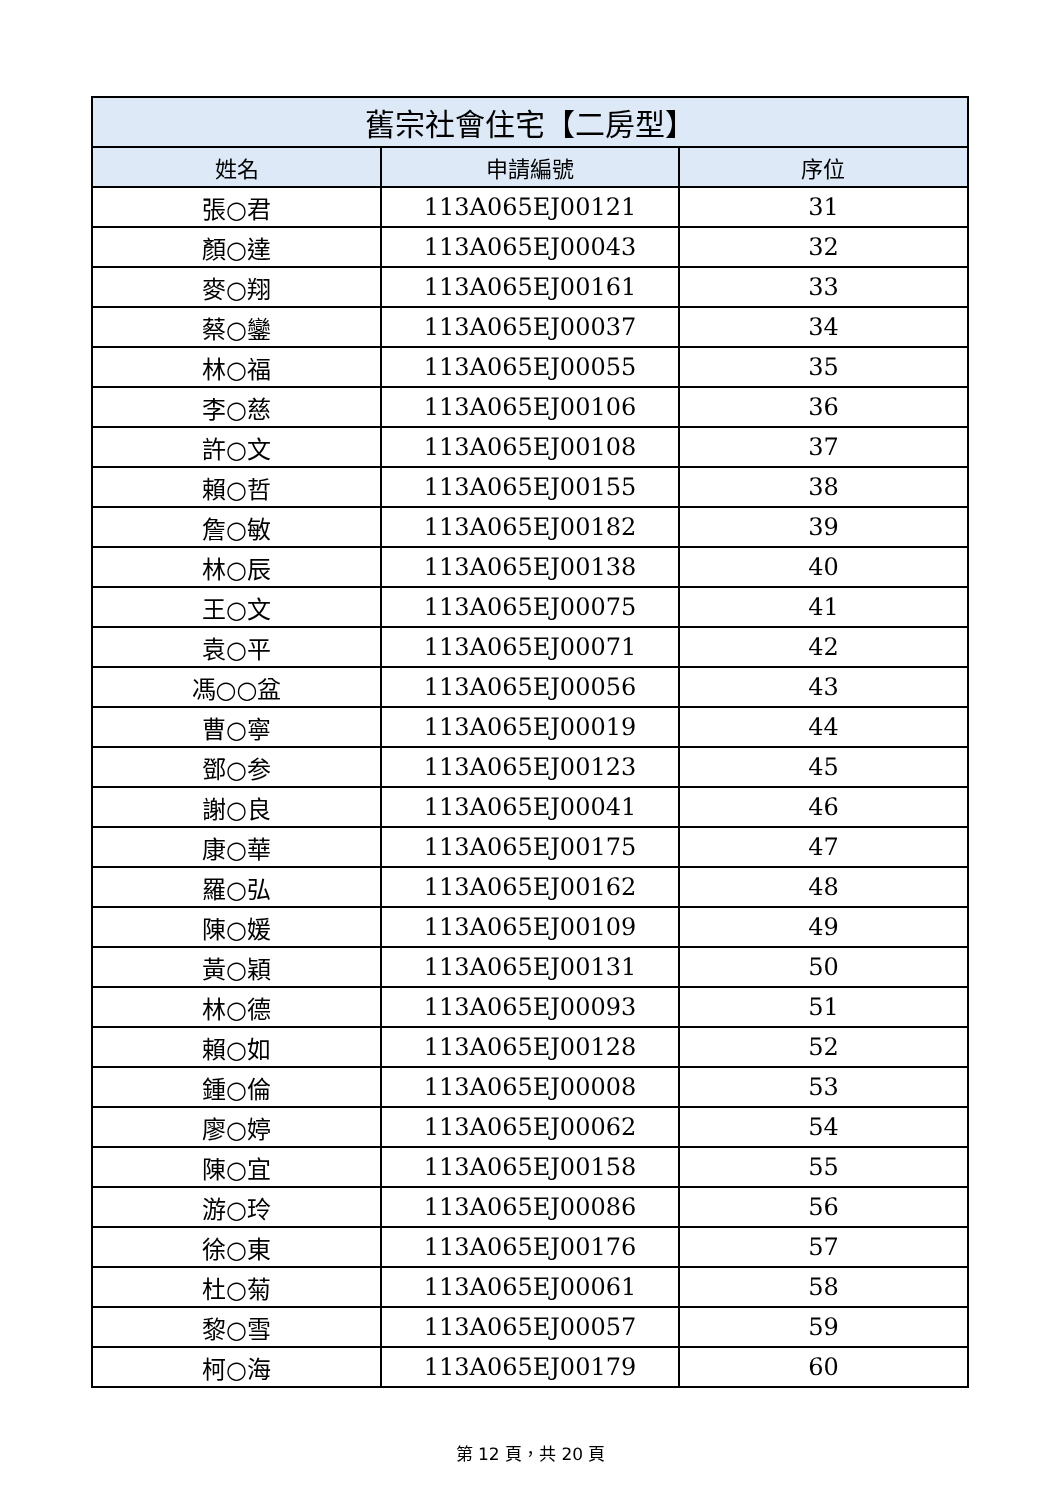| 舊宗社會住宅【二房型】 | | |
| --- | --- | --- |
| 姓名 | 申請編號 | 序位 |
| 張○君 | 113A065EJ00121 | 31 |
| 顏○達 | 113A065EJ00043 | 32 |
| 麥○翔 | 113A065EJ00161 | 33 |
| 蔡○鑾 | 113A065EJ00037 | 34 |
| 林○福 | 113A065EJ00055 | 35 |
| 李○慈 | 113A065EJ00106 | 36 |
| 許○文 | 113A065EJ00108 | 37 |
| 賴○哲 | 113A065EJ00155 | 38 |
| 詹○敏 | 113A065EJ00182 | 39 |
| 林○辰 | 113A065EJ00138 | 40 |
| 王○文 | 113A065EJ00075 | 41 |
| 袁○平 | 113A065EJ00071 | 42 |
| 馮○○盆 | 113A065EJ00056 | 43 |
| 曹○寧 | 113A065EJ00019 | 44 |
| 鄧○参 | 113A065EJ00123 | 45 |
| 謝○良 | 113A065EJ00041 | 46 |
| 康○華 | 113A065EJ00175 | 47 |
| 羅○弘 | 113A065EJ00162 | 48 |
| 陳○媛 | 113A065EJ00109 | 49 |
| 黃○穎 | 113A065EJ00131 | 50 |
| 林○德 | 113A065EJ00093 | 51 |
| 賴○如 | 113A065EJ00128 | 52 |
| 鍾○倫 | 113A065EJ00008 | 53 |
| 廖○婷 | 113A065EJ00062 | 54 |
| 陳○宜 | 113A065EJ00158 | 55 |
| 游○玲 | 113A065EJ00086 | 56 |
| 徐○東 | 113A065EJ00176 | 57 |
| 杜○菊 | 113A065EJ00061 | 58 |
| 黎○雪 | 113A065EJ00057 | 59 |
| 柯○海 | 113A065EJ00179 | 60 |
第 12 頁，共 20 頁